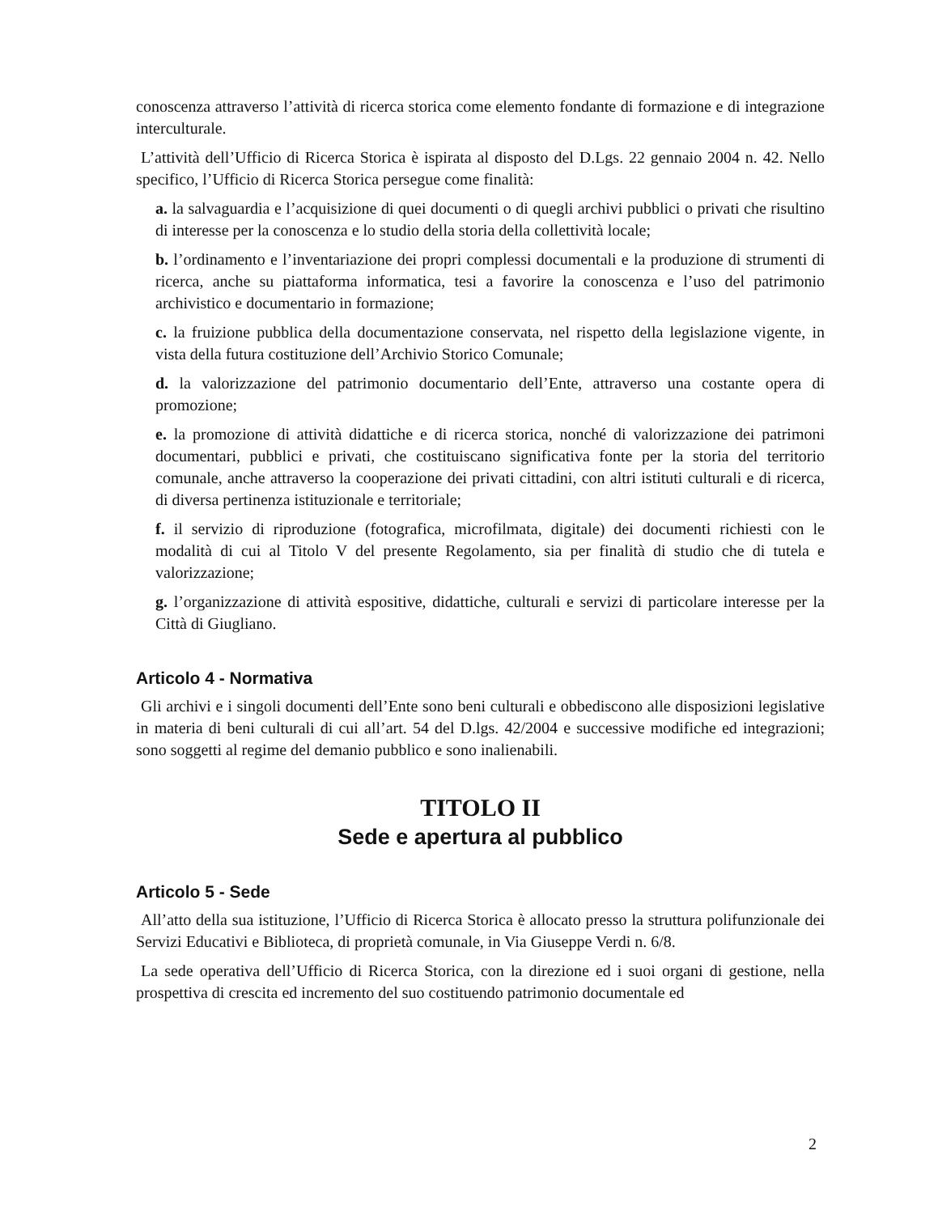conoscenza attraverso l’attività di ricerca storica come elemento fondante di formazione e di integrazione interculturale.
L’attività dell’Ufficio di Ricerca Storica è ispirata al disposto del D.Lgs. 22 gennaio 2004 n. 42. Nello specifico, l’Ufficio di Ricerca Storica persegue come finalità:
a. la salvaguardia e l’acquisizione di quei documenti o di quegli archivi pubblici o privati che risultino di interesse per la conoscenza e lo studio della storia della collettività locale;
b. l’ordinamento e l’inventariazione dei propri complessi documentali e la produzione di strumenti di ricerca, anche su piattaforma informatica, tesi a favorire la conoscenza e l’uso del patrimonio archivistico e documentario in formazione;
c. la fruizione pubblica della documentazione conservata, nel rispetto della legislazione vigente, in vista della futura costituzione dell’Archivio Storico Comunale;
d. la valorizzazione del patrimonio documentario dell’Ente, attraverso una costante opera di promozione;
e. la promozione di attività didattiche e di ricerca storica, nonché di valorizzazione dei patrimoni documentari, pubblici e privati, che costituiscano significativa fonte per la storia del territorio comunale, anche attraverso la cooperazione dei privati cittadini, con altri istituti culturali e di ricerca, di diversa pertinenza istituzionale e territoriale;
f. il servizio di riproduzione (fotografica, microfilmata, digitale) dei documenti richiesti con le modalità di cui al Titolo V del presente Regolamento, sia per finalità di studio che di tutela e valorizzazione;
g. l’organizzazione di attività espositive, didattiche, culturali e servizi di particolare interesse per la Città di Giugliano.
Articolo 4 - Normativa
Gli archivi e i singoli documenti dell’Ente sono beni culturali e obbediscono alle disposizioni legislative in materia di beni culturali di cui all’art. 54 del D.lgs. 42/2004 e successive modifiche ed integrazioni; sono soggetti al regime del demanio pubblico e sono inalienabili.
TITOLO II
Sede e apertura al pubblico
Articolo 5 - Sede
All’atto della sua istituzione, l’Ufficio di Ricerca Storica è allocato presso la struttura polifunzionale dei Servizi Educativi e Biblioteca, di proprietà comunale, in Via Giuseppe Verdi n. 6/8.
La sede operativa dell’Ufficio di Ricerca Storica, con la direzione ed i suoi organi di gestione, nella prospettiva di crescita ed incremento del suo costituendo patrimonio documentale ed
2